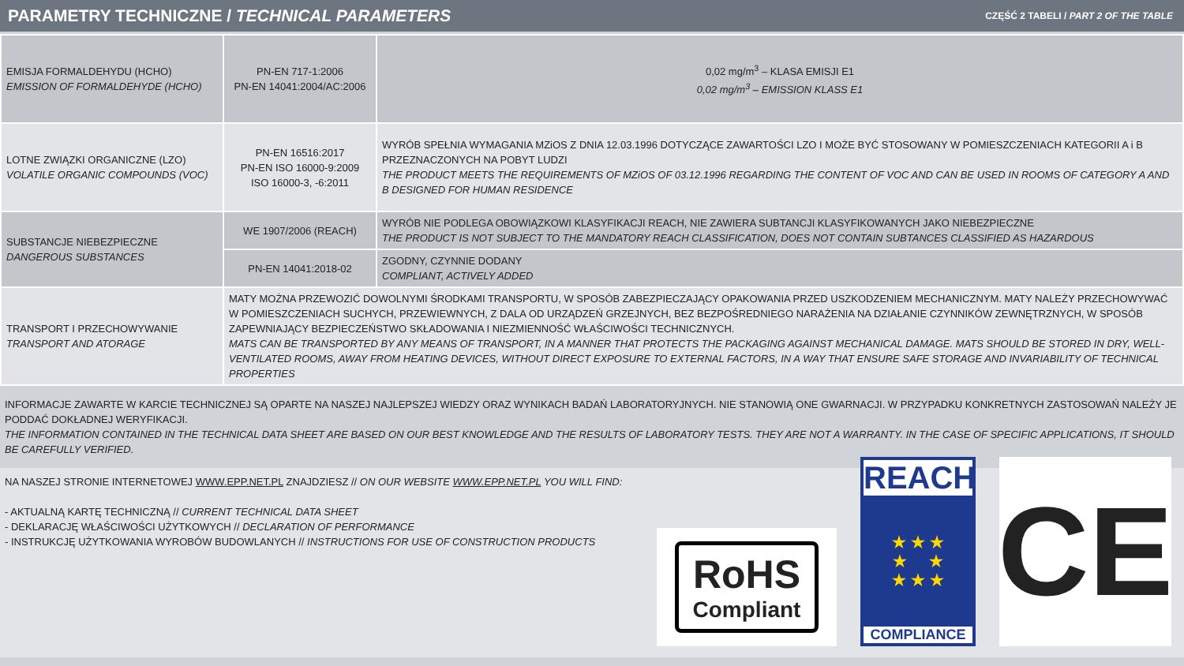PARAMETRY TECHNICZNE / TECHNICAL PARAMETERS
CZĘŚĆ 2 TABELI / PART 2 OF THE TABLE
| EMISJA FORMALDEHYDU (HCHO) EMISSION OF FORMALDEHYDE (HCHO) | PN-EN 717-1:2006 PN-EN 14041:2004/AC:2006 | 0,02 mg/m<sup>3</sup> – KLASA EMISJI E1 0,02 mg/m<sup>3</sup> – EMISSION KLASS E1 |
| LOTNE ZWIĄZKI ORGANICZNE (LZO) VOLATILE ORGANIC COMPOUNDS (VOC) | PN-EN 16516:2017 PN-EN ISO 16000-9:2009 ISO 16000-3, -6:2011 | WYRÓB SPEŁNIA WYMAGANIA MZiOS Z DNIA 12.03.1996 DOTYCZĄCE ZAWARTOŚCI LZO I MOŻE BYĆ STOSOWANY W POMIESZCZENIACH KATEGORII A i B PRZEZNACZONYCH NA POBYT LUDZI THE PRODUCT MEETS THE REQUIREMENTS OF MZiOS OF 03.12.1996 REGARDING THE CONTENT OF VOC AND CAN BE USED IN ROOMS OF CATEGORY A AND B DESIGNED FOR HUMAN RESIDENCE |
| SUBSTANCJE NIEBEZPIECZNE DANGEROUS SUBSTANCES | WE 1907/2006 (REACH) | WYRÓB NIE PODLEGA OBOWIĄZKOWI KLASYFIKACJI REACH, NIE ZAWIERA SUBTANCJI KLASYFIKOWANYCH JAKO NIEBEZPIECZNE THE PRODUCT IS NOT SUBJECT TO THE MANDATORY REACH CLASSIFICATION, DOES NOT CONTAIN SUBTANCES CLASSIFIED AS HAZARDOUS |
| | PN-EN 14041:2018-02 | ZGODNY, CZYNNIE DODANY COMPLIANT, ACTIVELY ADDED |
| TRANSPORT I PRZECHOWYWANIE TRANSPORT AND ATORAGE | MATY MOŻNA PRZEWOZIĆ DOWOLNYMI ŚRODKAMI TRANSPORTU, W SPOSÓB ZABEZPIECZAJĄCY OPAKOWANIA PRZED USZKODZENIEM MECHANICZNYM. MATY NALEŻY PRZECHOWYWAĆ W POMIESZCZENIACH SUCHYCH, PRZEWIEWNYCH, Z DALA OD URZĄDZEŃ GRZEJNYCH, BEZ BEZPOŚREDNIEGO NARAŻENIA NA DZIAŁANIE CZYNNIKÓW ZEWNĘTRZNYCH, W SPOSÓB ZAPEWNIAJĄCY BEZPIECZEŃSTWO SKŁADOWANIA I NIEZMIENNOŚĆ WŁAŚCIWOŚCI TECHNICZNYCH. MATS CAN BE TRANSPORTED BY ANY MEANS OF TRANSPORT, IN A MANNER THAT PROTECTS THE PACKAGING AGAINST MECHANICAL DAMAGE. MATS SHOULD BE STORED IN DRY, WELL-VENTILATED ROOMS, AWAY FROM HEATING DEVICES, WITHOUT DIRECT EXPOSURE TO EXTERNAL FACTORS, IN A WAY THAT ENSURE SAFE STORAGE AND INVARIABILITY OF TECHNICAL PROPERTIES | |
INFORMACJE ZAWARTE W KARCIE TECHNICZNEJ SĄ OPARTE NA NASZEJ NAJLEPSZEJ WIEDZY ORAZ WYNIKACH BADAŃ LABORATORYJNYCH. NIE STANOWIĄ ONE GWARNACJI. W PRZYPADKU KONKRETNYCH ZASTOSOWAŃ NALEŻY JE PODDAĆ DOKŁADNEJ WERYFIKACJI.
THE INFORMATION CONTAINED IN THE TECHNICAL DATA SHEET ARE BASED ON OUR BEST KNOWLEDGE AND THE RESULTS OF LABORATORY TESTS. THEY ARE NOT A WARRANTY. IN THE CASE OF SPECIFIC APPLICATIONS, IT SHOULD BE CAREFULLY VERIFIED.
NA NASZEJ STRONIE INTERNETOWEJ WWW.EPP.NET.PL ZNAJDZIESZ // ON OUR WEBSITE WWW.EPP.NET.PL YOU WILL FIND:
- AKTUALNĄ KARTĘ TECHNICZNĄ // CURRENT TECHNICAL DATA SHEET
- DEKLARACJĘ WŁAŚCIWOŚCI UŻYTKOWYCH // DECLARATION OF PERFORMANCE
- INSTRUKCJĘ UŻYTKOWANIA WYROBÓW BUDOWLANYCH // INSTRUCTIONS FOR USE OF CONSTRUCTION PRODUCTS
RoHS
Compliant
REACH
★ ★ ★
★ ★
★ ★ ★
COMPLIANCE
CE